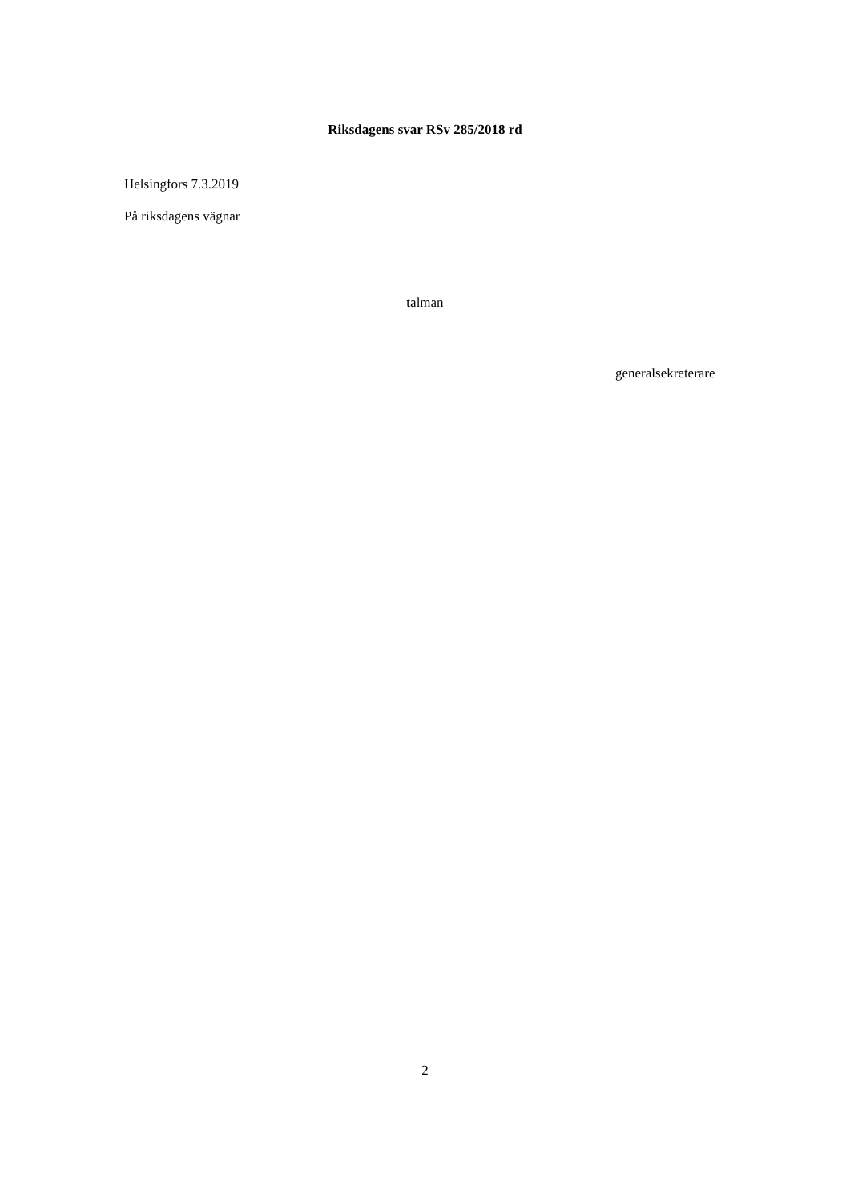Riksdagens svar RSv 285/2018 rd
Helsingfors 7.3.2019
På riksdagens vägnar
talman
generalsekreterare
2